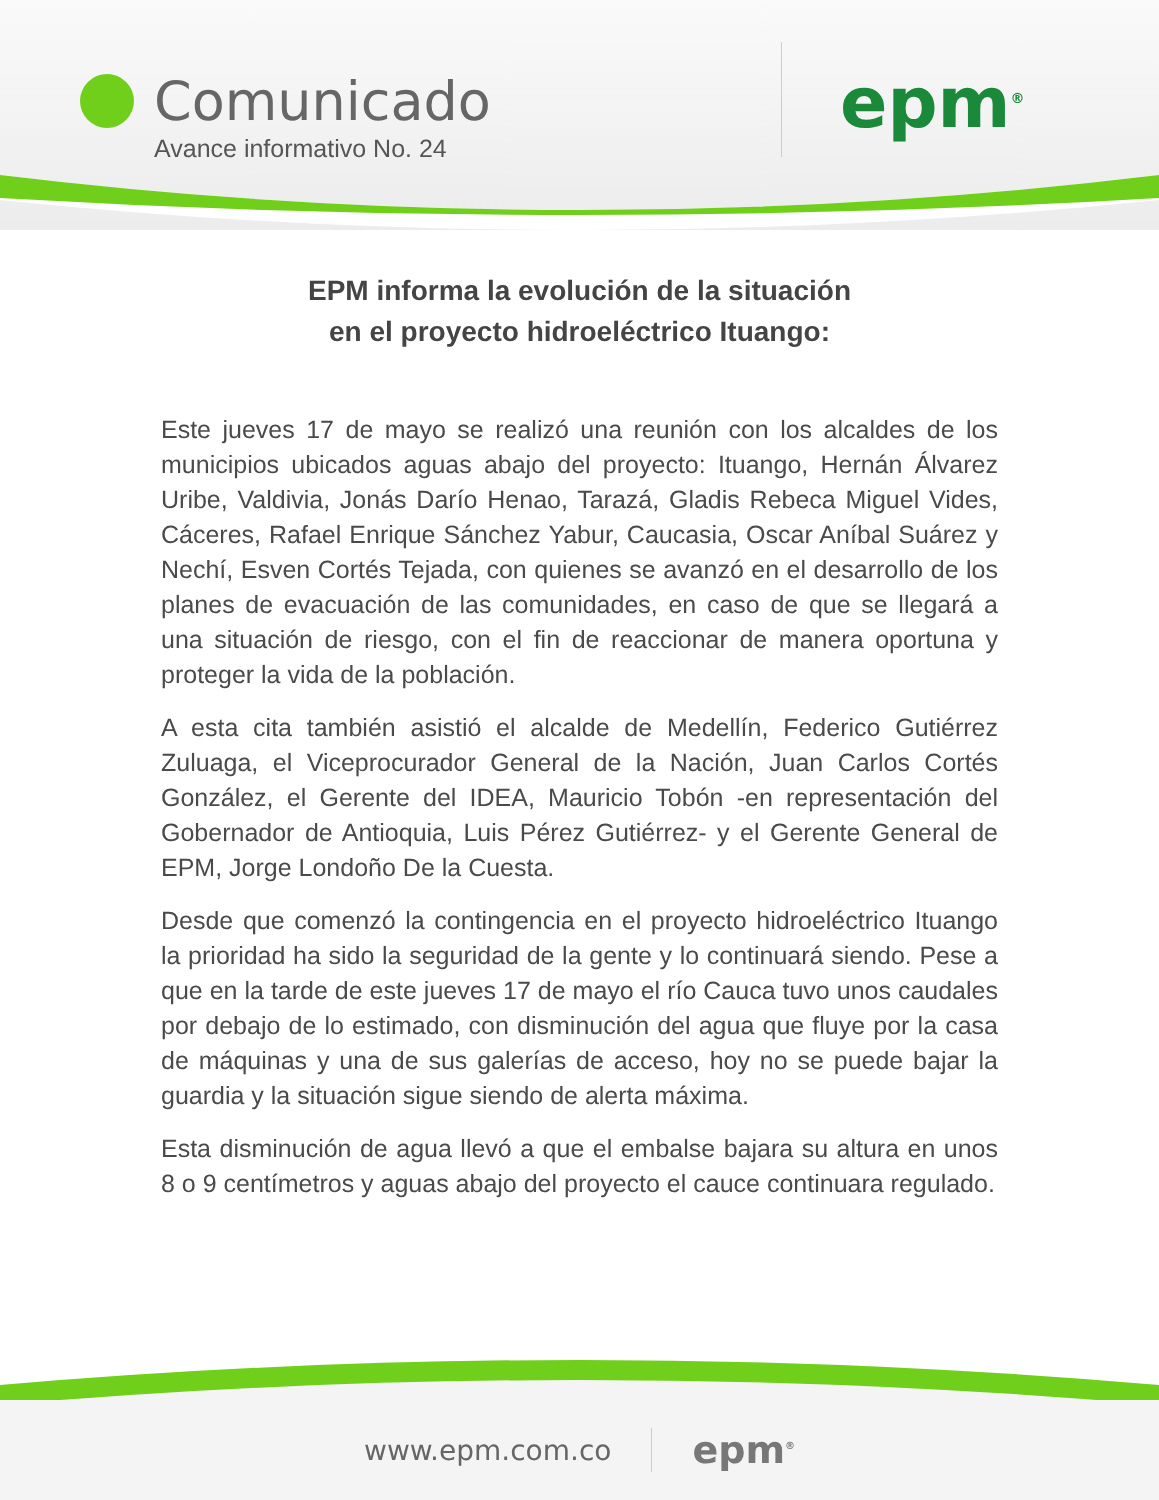Comunicado
Avance informativo No. 24
epm<sup>®</sup>
EPM informa la evolución de la situación
en el proyecto hidroeléctrico Ituango:
Este jueves 17 de mayo se realizó una reunión con los alcaldes de los municipios ubicados aguas abajo del proyecto: Ituango, Hernán Álvarez Uribe, Valdivia, Jonás Darío Henao, Tarazá, Gladis Rebeca Miguel Vides, Cáceres, Rafael Enrique Sánchez Yabur, Caucasia, Oscar Aníbal Suárez y Nechí, Esven Cortés Tejada, con quienes se avanzó en el desarrollo de los planes de evacuación de las comunidades, en caso de que se llegará a una situación de riesgo, con el fin de reaccionar de manera oportuna y proteger la vida de la población.
A esta cita también asistió el alcalde de Medellín, Federico Gutiérrez Zuluaga, el Viceprocurador General de la Nación, Juan Carlos Cortés González, el Gerente del IDEA, Mauricio Tobón -en representación del Gobernador de Antioquia, Luis Pérez Gutiérrez- y el Gerente General de EPM, Jorge Londoño De la Cuesta.
Desde que comenzó la contingencia en el proyecto hidroeléctrico Ituango la prioridad ha sido la seguridad de la gente y lo continuará siendo. Pese a que en la tarde de este jueves 17 de mayo el río Cauca tuvo unos caudales por debajo de lo estimado, con disminución del agua que fluye por la casa de máquinas y una de sus galerías de acceso, hoy no se puede bajar la guardia y la situación sigue siendo de alerta máxima.
Esta disminución de agua llevó a que el embalse bajara su altura en unos 8 o 9 centímetros y aguas abajo del proyecto el cauce continuara regulado.
www.epm.com.co epm<sup>®</sup>